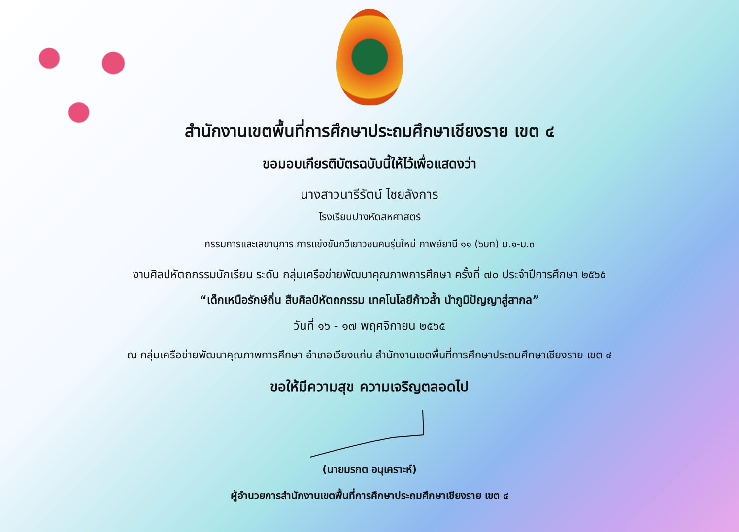สำนักงานเขตพื้นที่การศึกษาประถมศึกษาเชียงราย เขต ๔
ขอมอบเกียรติบัตรฉบับนี้ให้ไว้เพื่อแสดงว่า
นางสาวนารีรัตน์ ไชยลังการ
โรงเรียนปางหัดสหศาสตร์
กรรมการและเลขานุการ การแข่งขันกวีเยาวชนคนรุ่นใหม่ กาพย์ยานี ๑๑ (๖บท) ม.๑-ม.๓
งานศิลปหัตถกรรมนักเรียน ระดับ กลุ่มเครือข่ายพัฒนาคุณภาพการศึกษา ครั้งที่ ๗๐ ประจำปีการศึกษา ๒๕๖๕
“เด็กเหนือรักษ์ถิ่น สืบศิลป์หัตถกรรม เทคโนโลยีก้าวล้ำ นำภูมิปัญญาสู่สากล”
วันที่ ๑๖ - ๑๗ พฤศจิกายน ๒๕๖๕
ณ กลุ่มเครือข่ายพัฒนาคุณภาพการศึกษา อำเภอเวียงแก่น สำนักงานเขตพื้นที่การศึกษาประถมศึกษาเชียงราย เขต ๔
ขอให้มีความสุข ความเจริญตลอดไป
(นายมรกต อนุเคราะห์)
ผู้อำนวยการสำนักงานเขตพื้นที่การศึกษาประถมศึกษาเชียงราย เขต ๔